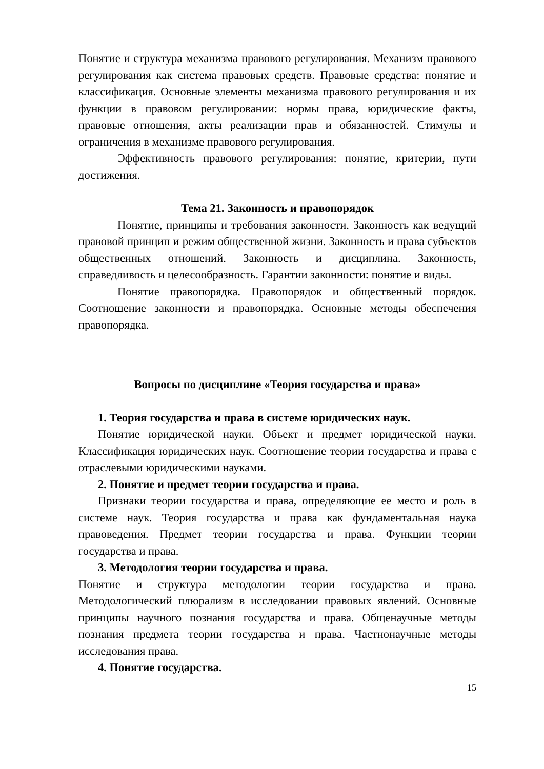Понятие и структура механизма правового регулирования. Механизм правового регулирования как система правовых средств. Правовые средства: понятие и классификация. Основные элементы механизма правового регулирования и их функции в правовом регулировании: нормы права, юридические факты, правовые отношения, акты реализации прав и обязанностей. Стимулы и ограничения в механизме правового регулирования.
Эффективность правового регулирования: понятие, критерии, пути достижения.
Тема 21. Законность и правопорядок
Понятие, принципы и требования законности. Законность как ведущий правовой принцип и режим общественной жизни. Законность и права субъектов общественных отношений. Законность и дисциплина. Законность, справедливость и целесообразность. Гарантии законности: понятие и виды.
Понятие правопорядка. Правопорядок и общественный порядок. Соотношение законности и правопорядка. Основные методы обеспечения правопорядка.
Вопросы по дисциплине «Теория государства и права»
1. Теория государства и права в системе юридических наук.
Понятие юридической науки. Объект и предмет юридической науки. Классификация юридических наук. Соотношение теории государства и права с отраслевыми юридическими науками.
2. Понятие и предмет теории государства и права.
Признаки теории государства и права, определяющие ее место и роль в системе наук. Теория государства и права как фундаментальная наука правоведения. Предмет теории государства и права. Функции теории государства и права.
3. Методология теории государства и права.
Понятие и структура методологии теории государства и права. Методологический плюрализм в исследовании правовых явлений. Основные принципы научного познания государства и права. Общенаучные методы познания предмета теории государства и права. Частнонаучные методы исследования права.
4. Понятие государства.
15